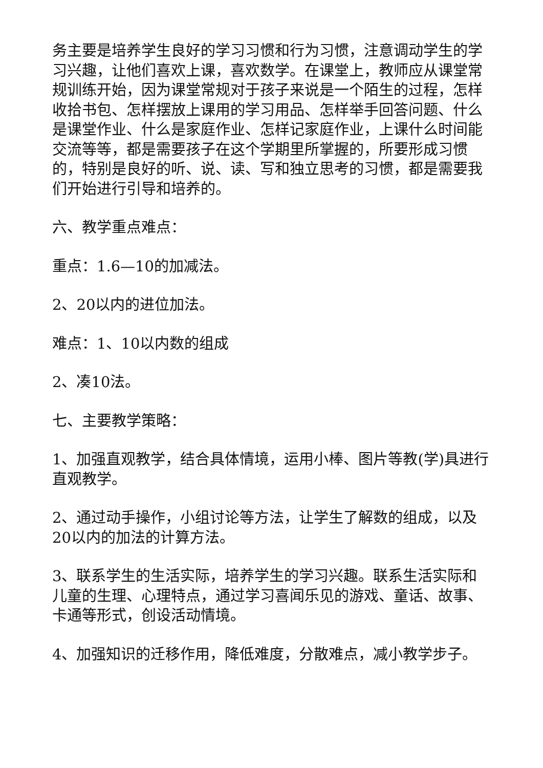务主要是培养学生良好的学习习惯和行为习惯，注意调动学生的学习兴趣，让他们喜欢上课，喜欢数学。在课堂上，教师应从课堂常规训练开始，因为课堂常规对于孩子来说是一个陌生的过程，怎样收拾书包、怎样摆放上课用的学习用品、怎样举手回答问题、什么是课堂作业、什么是家庭作业、怎样记家庭作业，上课什么时间能交流等等，都是需要孩子在这个学期里所掌握的，所要形成习惯的，特别是良好的听、说、读、写和独立思考的习惯，都是需要我们开始进行引导和培养的。
六、教学重点难点：
重点：1.6—10的加减法。
2、20以内的进位加法。
难点：1、10以内数的组成
2、凑10法。
七、主要教学策略：
1、加强直观教学，结合具体情境，运用小棒、图片等教(学)具进行直观教学。
2、通过动手操作，小组讨论等方法，让学生了解数的组成，以及20以内的加法的计算方法。
3、联系学生的生活实际，培养学生的学习兴趣。联系生活实际和儿童的生理、心理特点，通过学习喜闻乐见的游戏、童话、故事、卡通等形式，创设活动情境。
4、加强知识的迁移作用，降低难度，分散难点，减小教学步子。